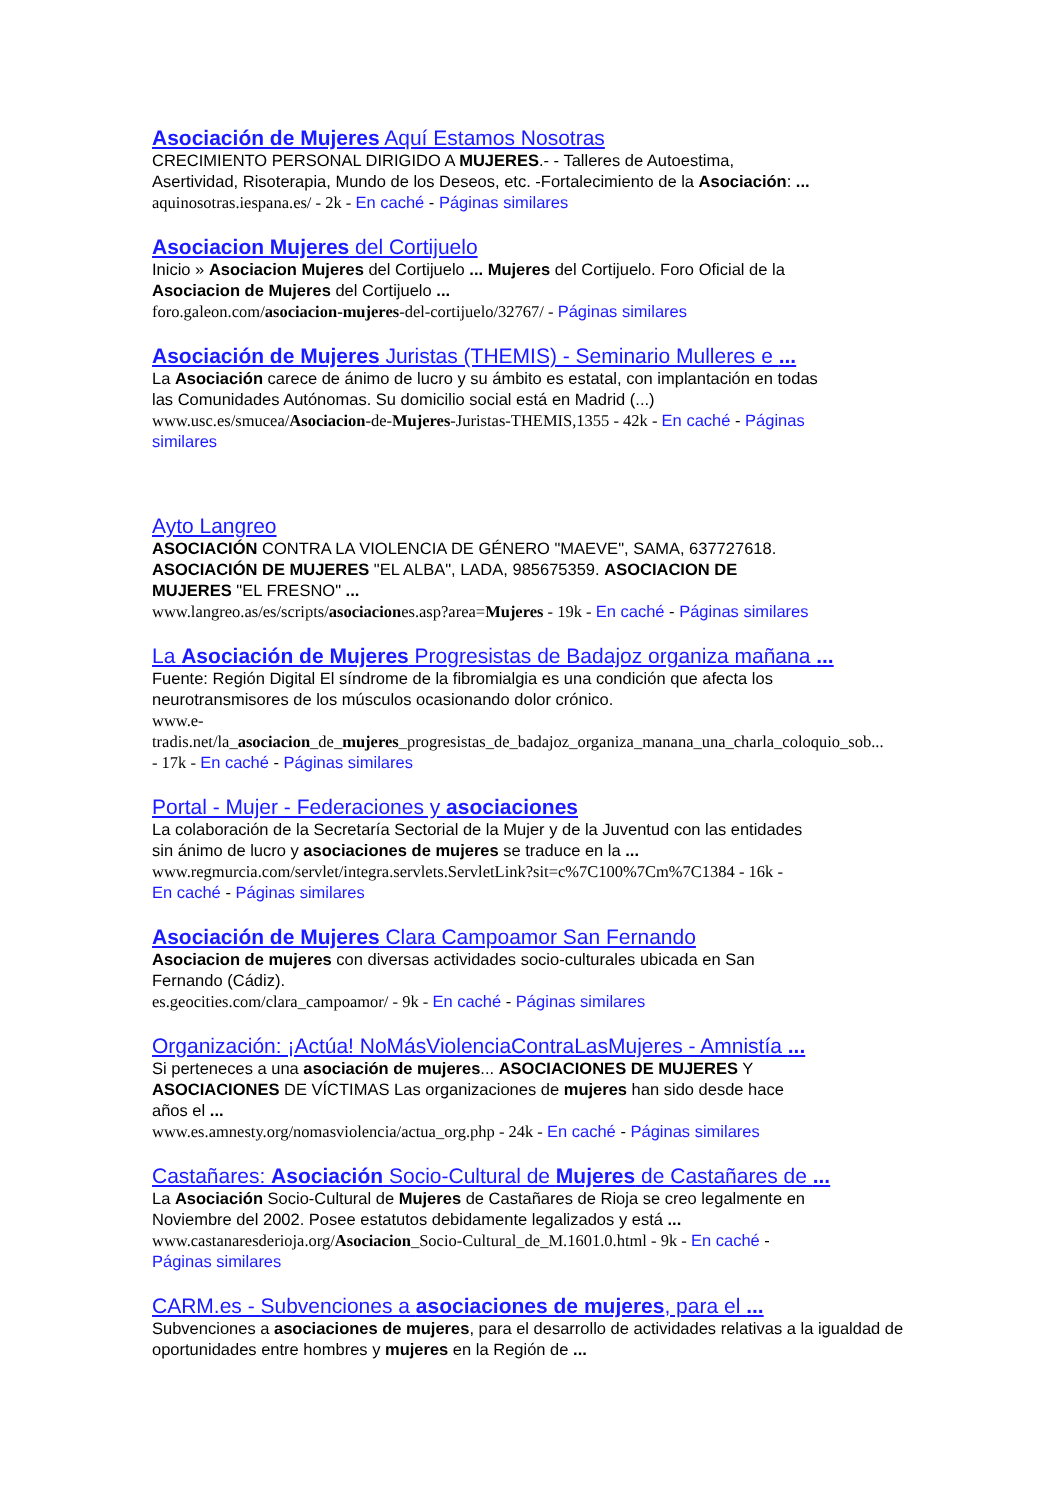Asociación de Mujeres Aquí Estamos Nosotras
CRECIMIENTO PERSONAL DIRIGIDO A MUJERES.- - Talleres de Autoestima,
Asertividad, Risoterapia, Mundo de los Deseos, etc. -Fortalecimiento de la Asociación: ...
aquinosotras.iespana.es/ - 2k - En caché - Páginas similares
Asociacion Mujeres del Cortijuelo
Inicio » Asociacion Mujeres del Cortijuelo ... Mujeres del Cortijuelo. Foro Oficial de la
Asociacion de Mujeres del Cortijuelo ...
foro.galeon.com/asociacion-mujeres-del-cortijuelo/32767/ - Páginas similares
Asociación de Mujeres Juristas (THEMIS) - Seminario Mulleres e ...
La Asociación carece de ánimo de lucro y su ámbito es estatal, con implantación en todas
las Comunidades Autónomas. Su domicilio social está en Madrid (...)
www.usc.es/smucea/Asociacion-de-Mujeres-Juristas-THEMIS,1355 - 42k - En caché - Páginas
similares
Ayto Langreo
ASOCIACIÓN CONTRA LA VIOLENCIA DE GÉNERO "MAEVE", SAMA, 637727618.
ASOCIACIÓN DE MUJERES "EL ALBA", LADA, 985675359. ASOCIACION DE
MUJERES "EL FRESNO" ...
www.langreo.as/es/scripts/asociaciones.asp?area=Mujeres - 19k - En caché - Páginas similares
La Asociación de Mujeres Progresistas de Badajoz organiza mañana ...
Fuente: Región Digital El síndrome de la fibromialgia es una condición que afecta los
neurotransmisores de los músculos ocasionando dolor crónico.
www.e-
tradis.net/la_asociacion_de_mujeres_progresistas_de_badajoz_organiza_manana_una_charla_coloquio_sob...
- 17k - En caché - Páginas similares
Portal - Mujer - Federaciones y asociaciones
La colaboración de la Secretaría Sectorial de la Mujer y de la Juventud con las entidades
sin ánimo de lucro y asociaciones de mujeres se traduce en la ...
www.regmurcia.com/servlet/integra.servlets.ServletLink?sit=c%7C100%7Cm%7C1384 - 16k -
En caché - Páginas similares
Asociación de Mujeres Clara Campoamor San Fernando
Asociacion de mujeres con diversas actividades socio-culturales ubicada en San
Fernando (Cádiz).
es.geocities.com/clara_campoamor/ - 9k - En caché - Páginas similares
Organización: ¡Actúa! NoMásViolenciaContraLasMujeres - Amnistía ...
Si perteneces a una asociación de mujeres... ASOCIACIONES DE MUJERES Y
ASOCIACIONES DE VÍCTIMAS Las organizaciones de mujeres han sido desde hace
años el ...
www.es.amnesty.org/nomasviolencia/actua_org.php - 24k - En caché - Páginas similares
Castañares: Asociación Socio-Cultural de Mujeres de Castañares de ...
La Asociación Socio-Cultural de Mujeres de Castañares de Rioja se creo legalmente en
Noviembre del 2002. Posee estatutos debidamente legalizados y está ...
www.castanaresderioja.org/Asociacion_Socio-Cultural_de_M.1601.0.html - 9k - En caché -
Páginas similares
CARM.es - Subvenciones a asociaciones de mujeres, para el ...
Subvenciones a asociaciones de mujeres, para el desarrollo de actividades relativas a la igualdad de
oportunidades entre hombres y mujeres en la Región de ...